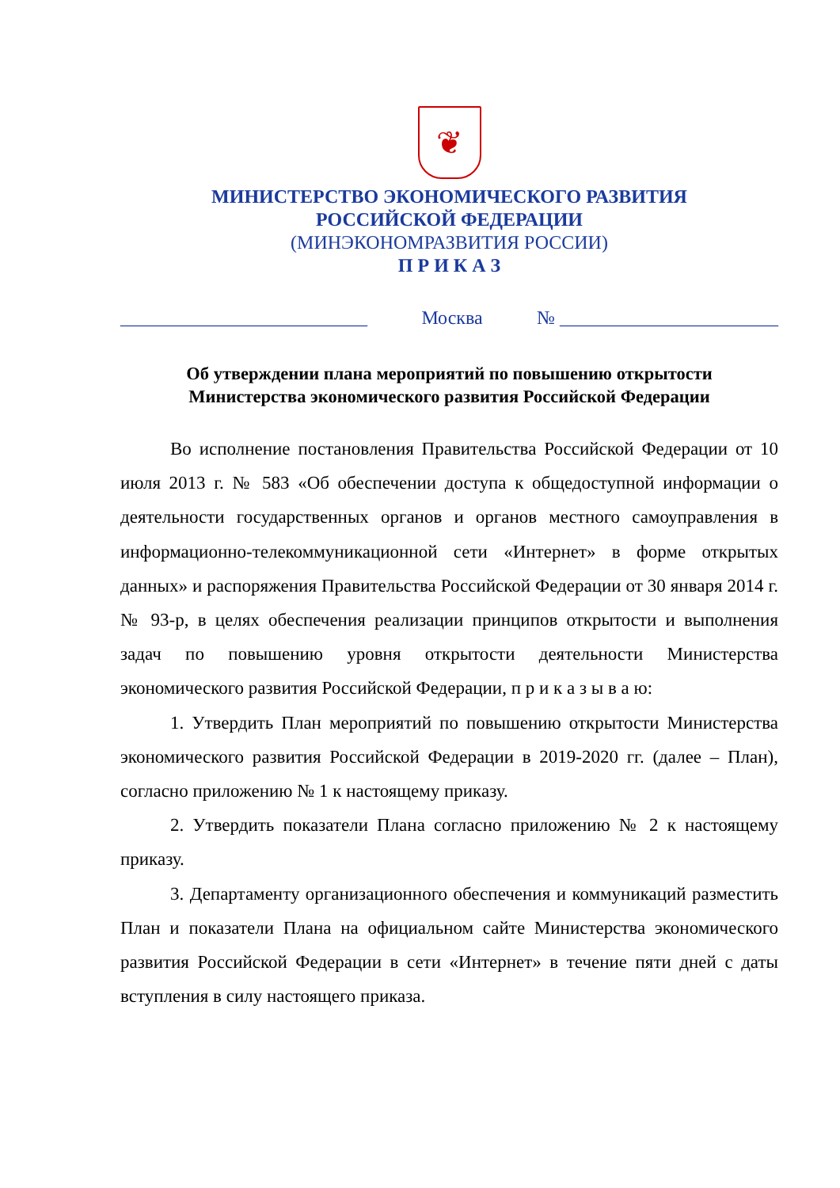❦
МИНИСТЕРСТВО ЭКОНОМИЧЕСКОГО РАЗВИТИЯ
РОССИЙСКОЙ ФЕДЕРАЦИИ
(МИНЭКОНОМРАЗВИТИЯ РОССИИ)
П Р И К А З
__________________________ Москва № _______________________
Об утверждении плана мероприятий по повышению открытости
Министерства экономического развития Российской Федерации
Во исполнение постановления Правительства Российской Федерации от 10 июля 2013 г. № 583 «Об обеспечении доступа к общедоступной информации о деятельности государственных органов и органов местного самоуправления в информационно-телекоммуникационной сети «Интернет» в форме открытых данных» и распоряжения Правительства Российской Федерации от 30 января 2014 г. № 93-р, в целях обеспечения реализации принципов открытости и выполнения задач по повышению уровня открытости деятельности Министерства экономического развития Российской Федерации, п р и к а з ы в а ю:
1. Утвердить План мероприятий по повышению открытости Министерства экономического развития Российской Федерации в 2019-2020 гг. (далее – План), согласно приложению № 1 к настоящему приказу.
2. Утвердить показатели Плана согласно приложению № 2 к настоящему приказу.
3. Департаменту организационного обеспечения и коммуникаций разместить План и показатели Плана на официальном сайте Министерства экономического развития Российской Федерации в сети «Интернет» в течение пяти дней с даты вступления в силу настоящего приказа.